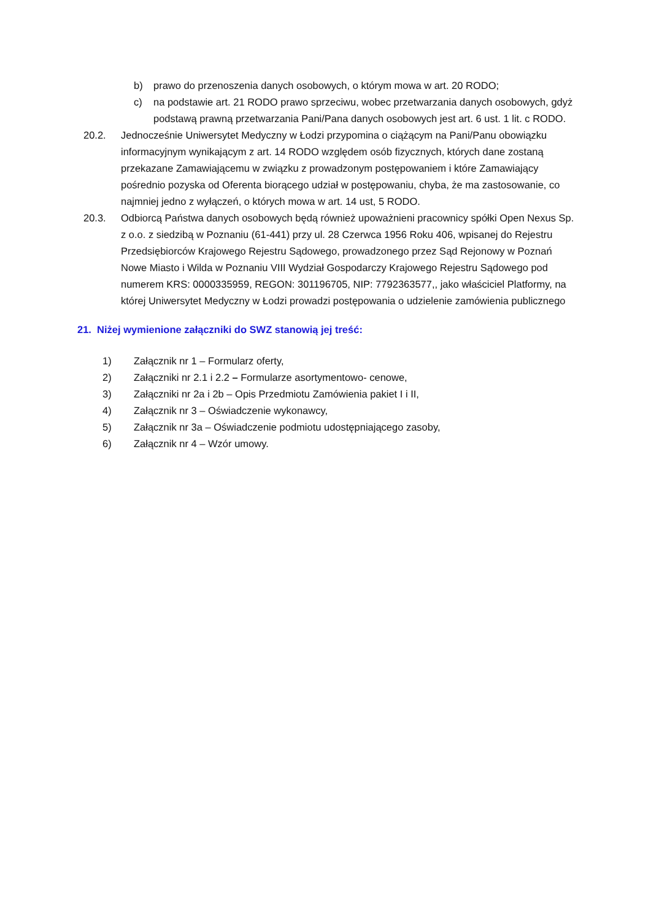b) prawo do przenoszenia danych osobowych, o którym mowa w art. 20 RODO;
c) na podstawie art. 21 RODO prawo sprzeciwu, wobec przetwarzania danych osobowych, gdyż podstawą prawną przetwarzania Pani/Pana danych osobowych jest art. 6 ust. 1 lit. c RODO.
20.2. Jednocześnie Uniwersytet Medyczny w Łodzi przypomina o ciążącym na Pani/Panu obowiązku informacyjnym wynikającym z art. 14 RODO względem osób fizycznych, których dane zostaną przekazane Zamawiającemu w związku z prowadzonym postępowaniem i które Zamawiający pośrednio pozyska od Oferenta biorącego udział w postępowaniu, chyba, że ma zastosowanie, co najmniej jedno z wyłączeń, o których mowa w art. 14 ust, 5 RODO.
20.3. Odbiorcą Państwa danych osobowych będą również upoważnieni pracownicy spółki Open Nexus Sp. z o.o. z siedzibą w Poznaniu (61-441) przy ul. 28 Czerwca 1956 Roku 406, wpisanej do Rejestru Przedsiębiorców Krajowego Rejestru Sądowego, prowadzonego przez Sąd Rejonowy w Poznań Nowe Miasto i Wilda w Poznaniu VIII Wydział Gospodarczy Krajowego Rejestru Sądowego pod numerem KRS: 0000335959, REGON: 301196705, NIP: 7792363577,, jako właściciel Platformy, na której Uniwersytet Medyczny w Łodzi prowadzi postępowania o udzielenie zamówienia publicznego
21. Niżej wymienione załączniki do SWZ stanowią jej treść:
1) Załącznik nr 1 – Formularz oferty,
2) Załączniki nr 2.1 i 2.2 – Formularze asortymentowo- cenowe,
3) Załączniki nr 2a i 2b – Opis Przedmiotu Zamówienia pakiet I i II,
4) Załącznik nr 3 – Oświadczenie wykonawcy,
5) Załącznik nr 3a – Oświadczenie podmiotu udostępniającego zasoby,
6) Załącznik nr 4 – Wzór umowy.